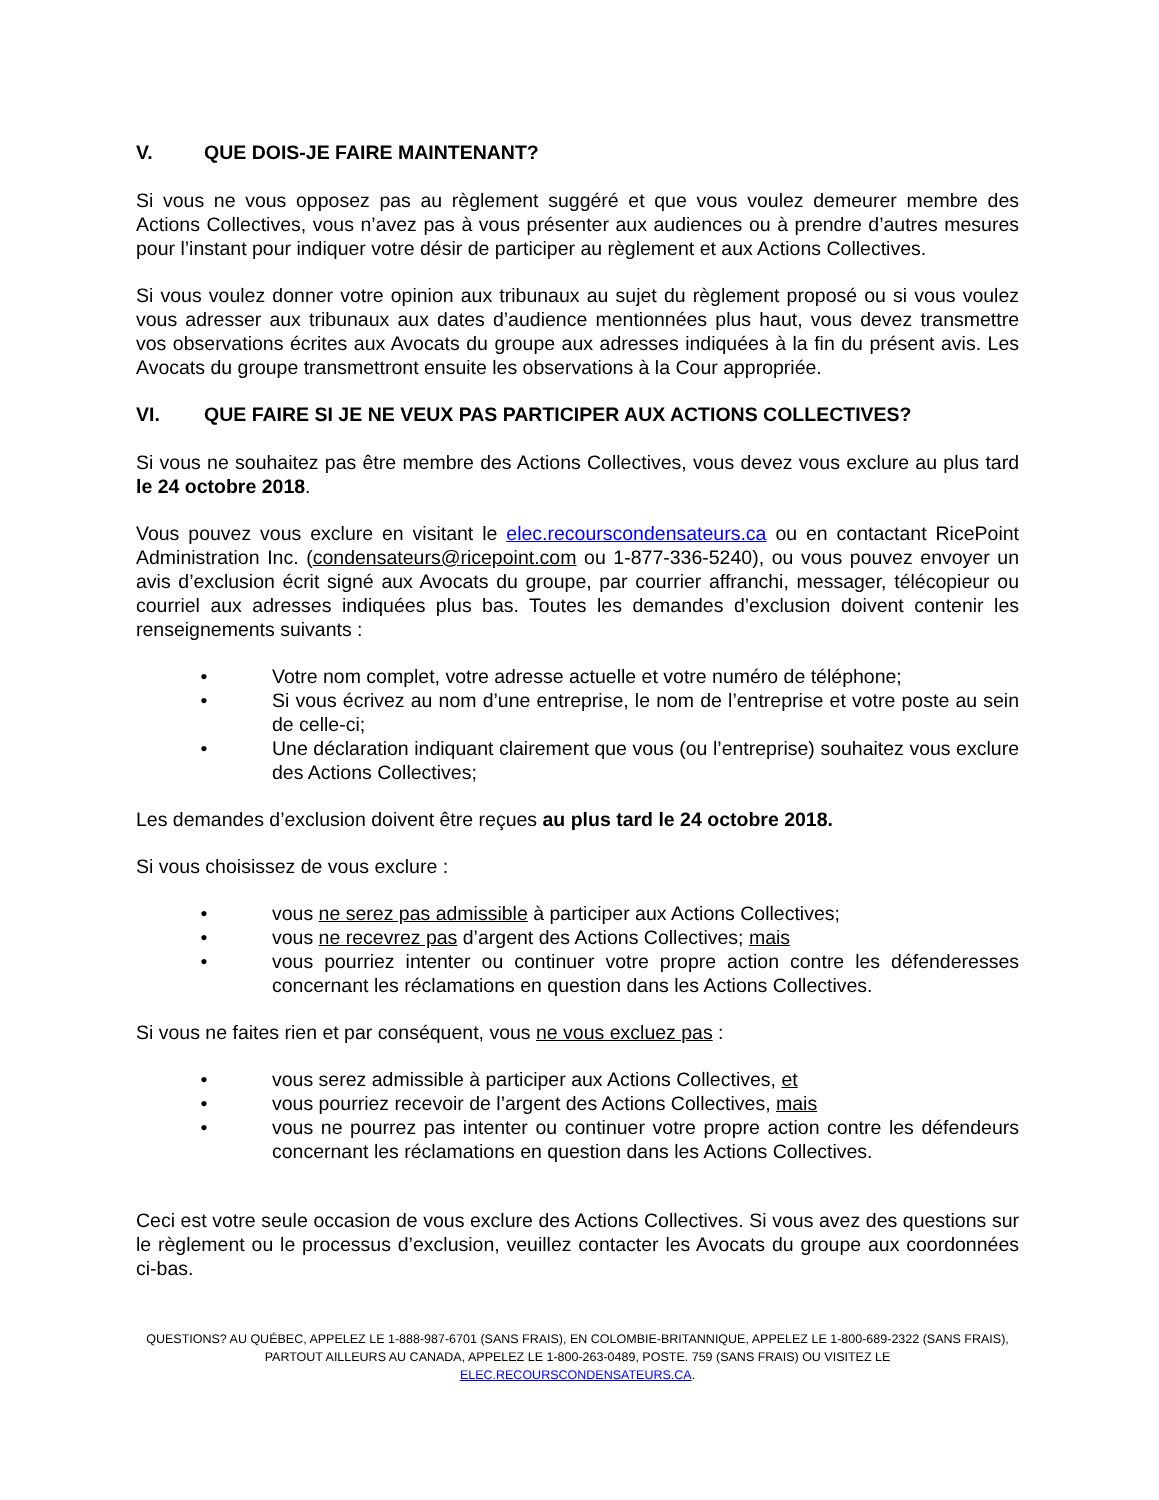V. QUE DOIS-JE FAIRE MAINTENANT?
Si vous ne vous opposez pas au règlement suggéré et que vous voulez demeurer membre des Actions Collectives, vous n’avez pas à vous présenter aux audiences ou à prendre d’autres mesures pour l’instant pour indiquer votre désir de participer au règlement et aux Actions Collectives.
Si vous voulez donner votre opinion aux tribunaux au sujet du règlement proposé ou si vous voulez vous adresser aux tribunaux aux dates d’audience mentionnées plus haut, vous devez transmettre vos observations écrites aux Avocats du groupe aux adresses indiquées à la fin du présent avis. Les Avocats du groupe transmettront ensuite les observations à la Cour appropriée.
VI. QUE FAIRE SI JE NE VEUX PAS PARTICIPER AUX ACTIONS COLLECTIVES?
Si vous ne souhaitez pas être membre des Actions Collectives, vous devez vous exclure au plus tard le 24 octobre 2018.
Vous pouvez vous exclure en visitant le elec.recourscondensateurs.ca ou en contactant RicePoint Administration Inc. (condensateurs@ricepoint.com ou 1-877-336-5240), ou vous pouvez envoyer un avis d’exclusion écrit signé aux Avocats du groupe, par courrier affranchi, messager, télécopieur ou courriel aux adresses indiquées plus bas. Toutes les demandes d’exclusion doivent contenir les renseignements suivants :
• Votre nom complet, votre adresse actuelle et votre numéro de téléphone;
• Si vous écrivez au nom d’une entreprise, le nom de l’entreprise et votre poste au sein de celle-ci;
• Une déclaration indiquant clairement que vous (ou l’entreprise) souhaitez vous exclure des Actions Collectives;
Les demandes d’exclusion doivent être reçues au plus tard le 24 octobre 2018.
Si vous choisissez de vous exclure :
• vous ne serez pas admissible à participer aux Actions Collectives;
• vous ne recevrez pas d’argent des Actions Collectives; mais
• vous pourriez intenter ou continuer votre propre action contre les défenderesses concernant les réclamations en question dans les Actions Collectives.
Si vous ne faites rien et par conséquent, vous ne vous excluez pas :
• vous serez admissible à participer aux Actions Collectives, et
• vous pourriez recevoir de l’argent des Actions Collectives, mais
• vous ne pourrez pas intenter ou continuer votre propre action contre les défendeurs concernant les réclamations en question dans les Actions Collectives.
Ceci est votre seule occasion de vous exclure des Actions Collectives. Si vous avez des questions sur le règlement ou le processus d’exclusion, veuillez contacter les Avocats du groupe aux coordonnées ci-bas.
QUESTIONS? AU QUÉBEC, APPELEZ LE 1-888-987-6701 (SANS FRAIS), EN COLOMBIE-BRITANNIQUE, APPELEZ LE 1-800-689-2322 (SANS FRAIS),
PARTOUT AILLEURS AU CANADA, APPELEZ LE 1-800-263-0489, POSTE. 759 (SANS FRAIS) OU VISITEZ LE
ELEC.RECOURSCONDENSATEURS.CA.